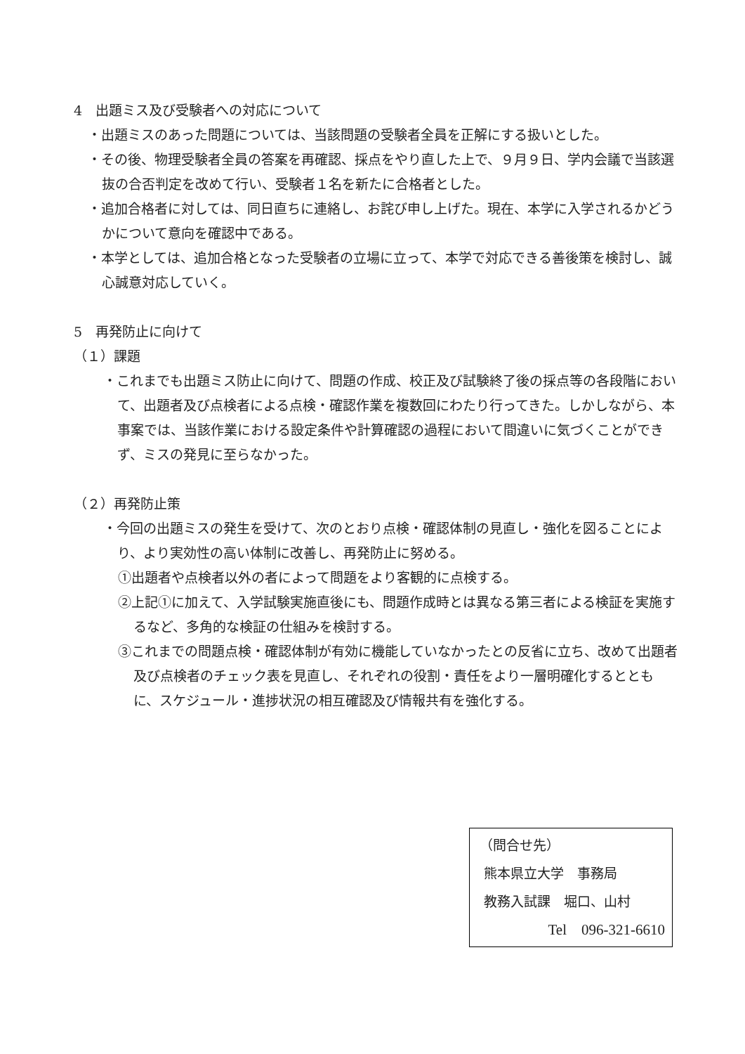4　出題ミス及び受験者への対応について
・出題ミスのあった問題については、当該問題の受験者全員を正解にする扱いとした。
・その後、物理受験者全員の答案を再確認、採点をやり直した上で、９月９日、学内会議で当該選抜の合否判定を改めて行い、受験者１名を新たに合格者とした。
・追加合格者に対しては、同日直ちに連絡し、お詫び申し上げた。現在、本学に入学されるかどうかについて意向を確認中である。
・本学としては、追加合格となった受験者の立場に立って、本学で対応できる善後策を検討し、誠心誠意対応していく。
5　再発防止に向けて
（１）課題
・これまでも出題ミス防止に向けて、問題の作成、校正及び試験終了後の採点等の各段階において、出題者及び点検者による点検・確認作業を複数回にわたり行ってきた。しかしながら、本事案では、当該作業における設定条件や計算確認の過程において間違いに気づくことができず、ミスの発見に至らなかった。
（２）再発防止策
・今回の出題ミスの発生を受けて、次のとおり点検・確認体制の見直し・強化を図ることにより、より実効性の高い体制に改善し、再発防止に努める。
①出題者や点検者以外の者によって問題をより客観的に点検する。
②上記①に加えて、入学試験実施直後にも、問題作成時とは異なる第三者による検証を実施するなど、多角的な検証の仕組みを検討する。
③これまでの問題点検・確認体制が有効に機能していなかったとの反省に立ち、改めて出題者及び点検者のチェック表を見直し、それぞれの役割・責任をより一層明確化するとともに、スケジュール・進捗状況の相互確認及び情報共有を強化する。
（問合せ先）
熊本県立大学　事務局
教務入試課　堀口、山村
Tel　096-321-6610